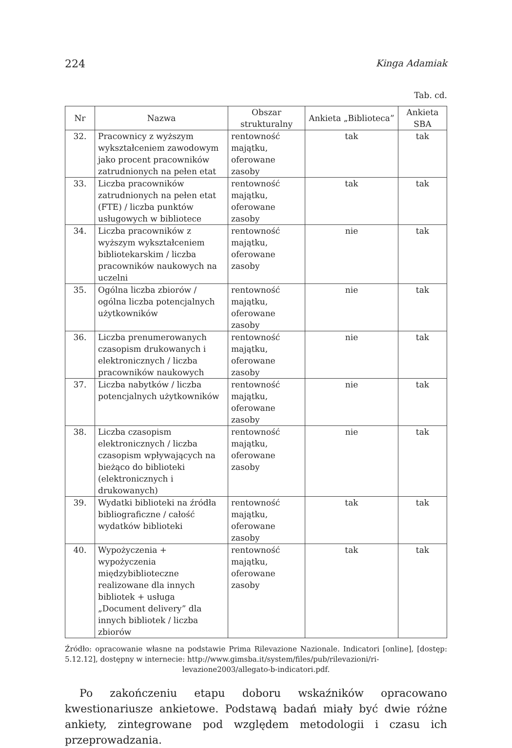224 Kinga Adamiak
Tab. cd.
| Nr | Nazwa | Obszar strukturalny | Ankieta „Biblioteca” | Ankieta SBA |
| --- | --- | --- | --- | --- |
| 32. | Pracownicy z wyższym wykształceniem zawodowym jako procent pracowników zatrudnionych na pełen etat | rentowność majątku, oferowane zasoby | tak | tak |
| 33. | Liczba pracowników zatrudnionych na pełen etat (FTE) / liczba punktów usługowych w bibliotece | rentowność majątku, oferowane zasoby | tak | tak |
| 34. | Liczba pracowników z wyższym wykształceniem bibliotekarskim / liczba pracowników naukowych na uczelni | rentowność majątku, oferowane zasoby | nie | tak |
| 35. | Ogólna liczba zbiorów / ogólna liczba potencjalnych użytkowników | rentowność majątku, oferowane zasoby | nie | tak |
| 36. | Liczba prenumerowanych czasopism drukowanych i elektronicznych / liczba pracowników naukowych | rentowność majątku, oferowane zasoby | nie | tak |
| 37. | Liczba nabytków / liczba potencjalnych użytkowników | rentowność majątku, oferowane zasoby | nie | tak |
| 38. | Liczba czasopism elektronicznych / liczba czasopism wpływających na bieżąco do biblioteki (elektronicznych i drukowanych) | rentowność majątku, oferowane zasoby | nie | tak |
| 39. | Wydatki biblioteki na źródła bibliograficzne / całość wydatków biblioteki | rentowność majątku, oferowane zasoby | tak | tak |
| 40. | Wypożyczenia + wypożyczenia międzybiblioteczne realizowane dla innych bibliotek + usługa „Document delivery” dla innych bibliotek / liczba zbiorów | rentowność majątku, oferowane zasoby | tak | tak |
Źródło: opracowanie własne na podstawie Prima Rilevazione Nazionale. Indicatori [online], [dostęp: 5.12.12], dostępny w internecie: http://www.gimsba.it/system/files/pub/rilevazioni/ri-
levazione2003/allegato-b-indicatori.pdf.
Po zakończeniu etapu doboru wskaźników opracowano kwestionariusze ankietowe. Podstawą badań miały być dwie różne ankiety, zintegrowane pod względem metodologii i czasu ich przeprowadzania.